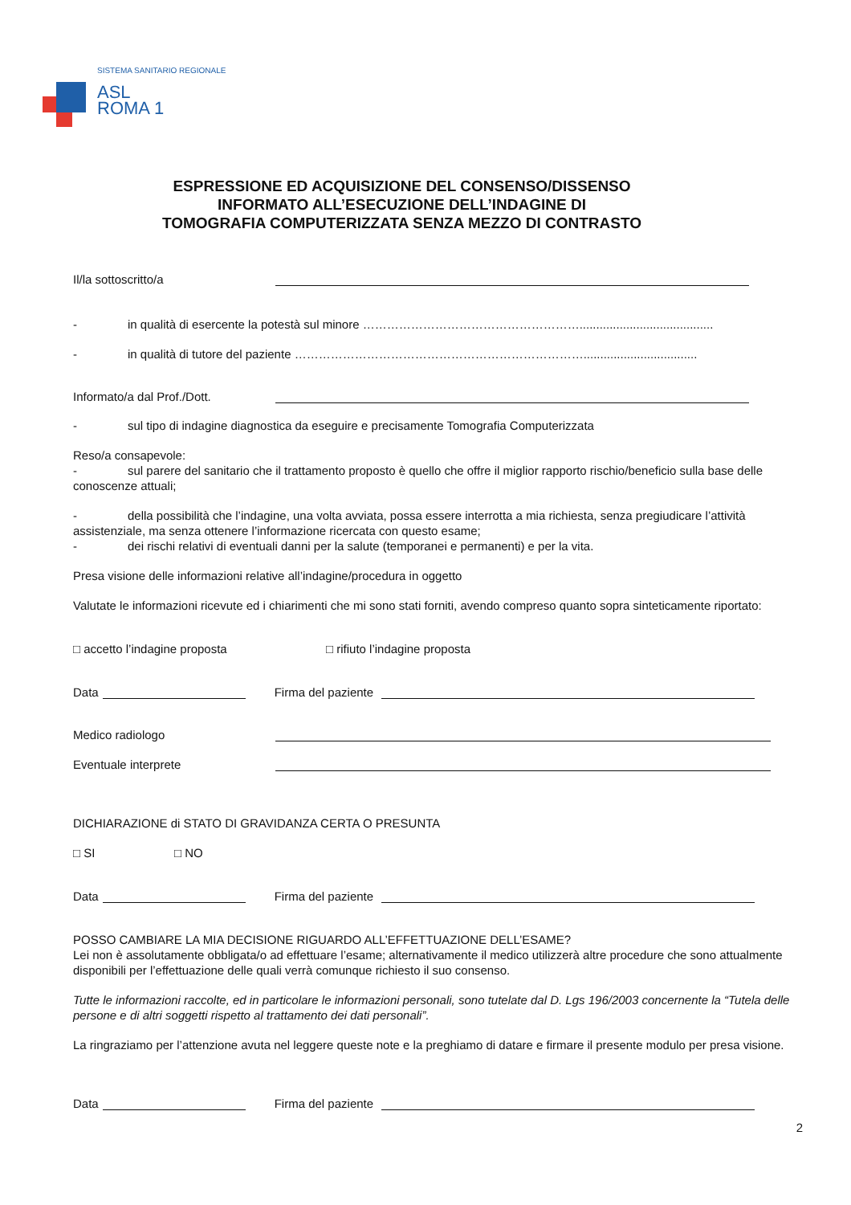SISTEMA SANITARIO REGIONALE
ASL
ROMA 1
ESPRESSIONE ED ACQUISIZIONE DEL CONSENSO/DISSENSO
INFORMATO ALL’ESECUZIONE DELL’INDAGINE DI
TOMOGRAFIA COMPUTERIZZATA SENZA MEZZO DI CONTRASTO
Il/la sottoscritto/a
- in qualità di esercente la potestà sul minore ………………………………………………........................................
- in qualità di tutore del paziente ………………………………………………………………..................................
Informato/a dal Prof./Dott.
- sul tipo di indagine diagnostica da eseguire e precisamente Tomografia Computerizzata
Reso/a consapevole:
- sul parere del sanitario che il trattamento proposto è quello che offre il miglior rapporto rischio/beneficio sulla base delle conoscenze attuali;
- della possibilità che l’indagine, una volta avviata, possa essere interrotta a mia richiesta, senza pregiudicare l’attività assistenziale, ma senza ottenere l’informazione ricercata con questo esame;
- dei rischi relativi di eventuali danni per la salute (temporanei e permanenti) e per la vita.
Presa visione delle informazioni relative all’indagine/procedura in oggetto
Valutate le informazioni ricevute ed i chiarimenti che mi sono stati forniti, avendo compreso quanto sopra sinteticamente riportato:
□ accetto l’indagine proposta □ rifiuto l’indagine proposta
Data Firma del paziente
Medico radiologo
Eventuale interprete
DICHIARAZIONE di STATO DI GRAVIDANZA CERTA O PRESUNTA
□ SI □ NO
Data Firma del paziente
POSSO CAMBIARE LA MIA DECISIONE RIGUARDO ALL’EFFETTUAZIONE DELL’ESAME?
Lei non è assolutamente obbligata/o ad effettuare l’esame; alternativamente il medico utilizzerà altre procedure che sono attualmente disponibili per l’effettuazione delle quali verrà comunque richiesto il suo consenso.
Tutte le informazioni raccolte, ed in particolare le informazioni personali, sono tutelate dal D. Lgs 196/2003 concernente la “Tutela delle persone e di altri soggetti rispetto al trattamento dei dati personali”.
La ringraziamo per l’attenzione avuta nel leggere queste note e la preghiamo di datare e firmare il presente modulo per presa visione.
Data Firma del paziente
2